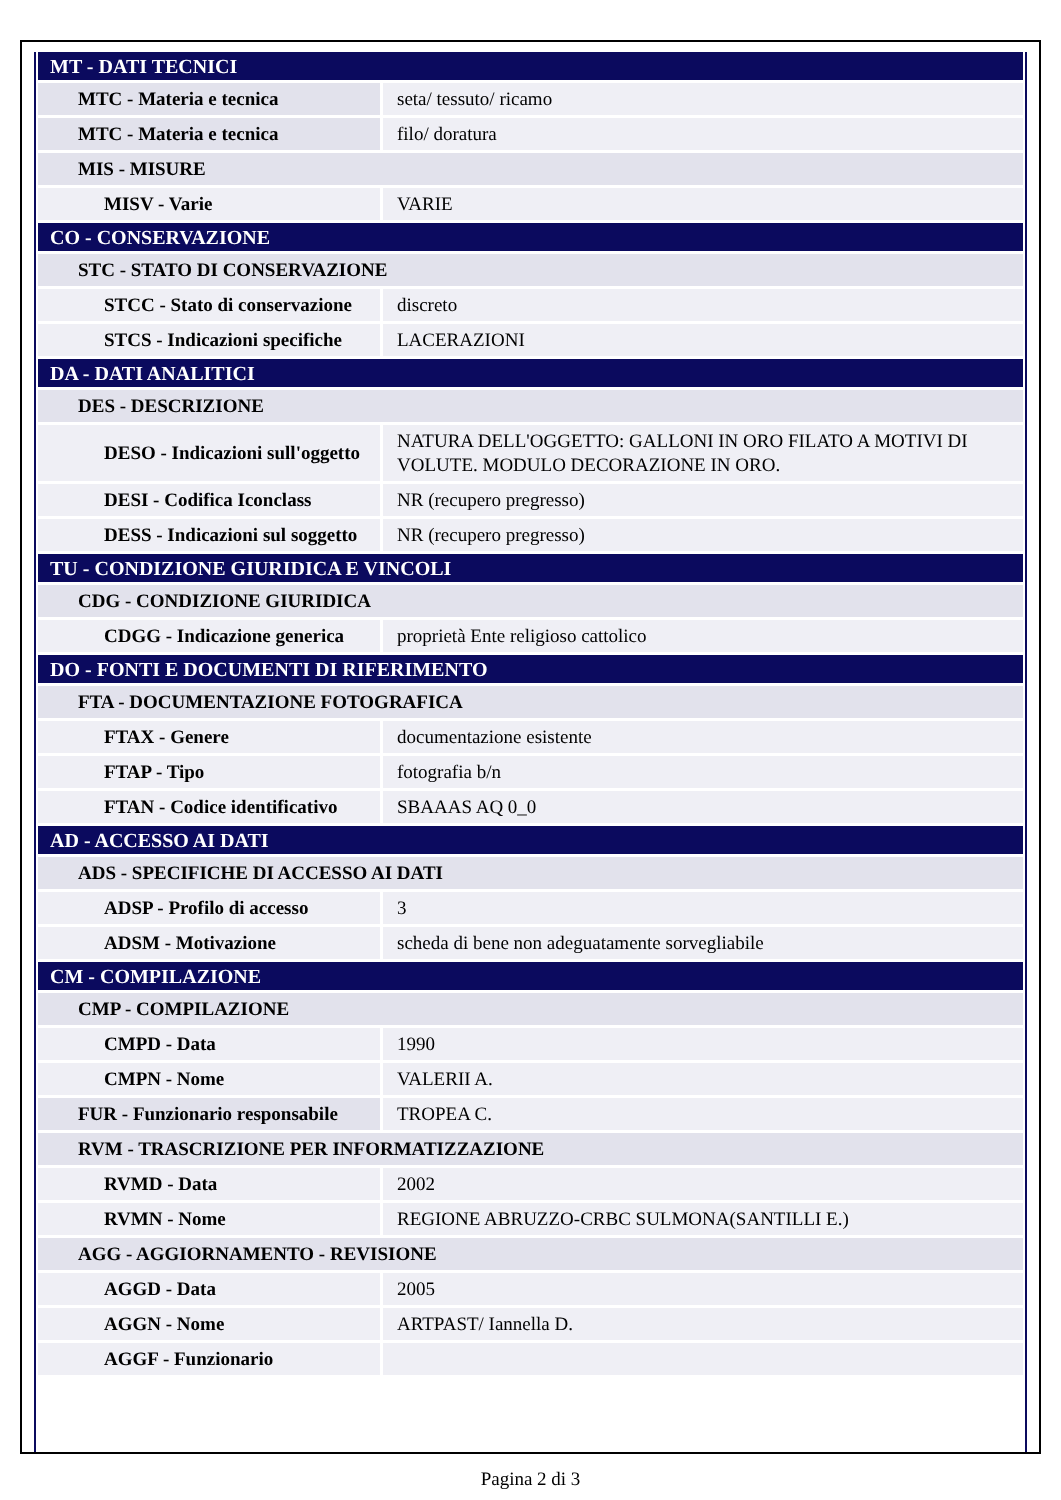| MT - DATI TECNICI | |
| MTC - Materia e tecnica | seta/ tessuto/ ricamo |
| MTC - Materia e tecnica | filo/ doratura |
| MIS - MISURE | |
| MISV - Varie | VARIE |
| CO - CONSERVAZIONE | |
| STC - STATO DI CONSERVAZIONE | |
| STCC - Stato di conservazione | discreto |
| STCS - Indicazioni specifiche | LACERAZIONI |
| DA - DATI ANALITICI | |
| DES - DESCRIZIONE | |
| DESO - Indicazioni sull'oggetto | NATURA DELL'OGGETTO: GALLONI IN ORO FILATO A MOTIVI DI VOLUTE. MODULO DECORAZIONE IN ORO. |
| DESI - Codifica Iconclass | NR (recupero pregresso) |
| DESS - Indicazioni sul soggetto | NR (recupero pregresso) |
| TU - CONDIZIONE GIURIDICA E VINCOLI | |
| CDG - CONDIZIONE GIURIDICA | |
| CDGG - Indicazione generica | proprietà Ente religioso cattolico |
| DO - FONTI E DOCUMENTI DI RIFERIMENTO | |
| FTA - DOCUMENTAZIONE FOTOGRAFICA | |
| FTAX - Genere | documentazione esistente |
| FTAP - Tipo | fotografia b/n |
| FTAN - Codice identificativo | SBAAAS AQ 0_0 |
| AD - ACCESSO AI DATI | |
| ADS - SPECIFICHE DI ACCESSO AI DATI | |
| ADSP - Profilo di accesso | 3 |
| ADSM - Motivazione | scheda di bene non adeguatamente sorvegliabile |
| CM - COMPILAZIONE | |
| CMP - COMPILAZIONE | |
| CMPD - Data | 1990 |
| CMPN - Nome | VALERII A. |
| FUR - Funzionario responsabile | TROPEA C. |
| RVM - TRASCRIZIONE PER INFORMATIZZAZIONE | |
| RVMD - Data | 2002 |
| RVMN - Nome | REGIONE ABRUZZO-CRBC SULMONA(SANTILLI E.) |
| AGG - AGGIORNAMENTO - REVISIONE | |
| AGGD - Data | 2005 |
| AGGN - Nome | ARTPAST/ Iannella D. |
| AGGF - Funzionario | |
Pagina 2 di 3